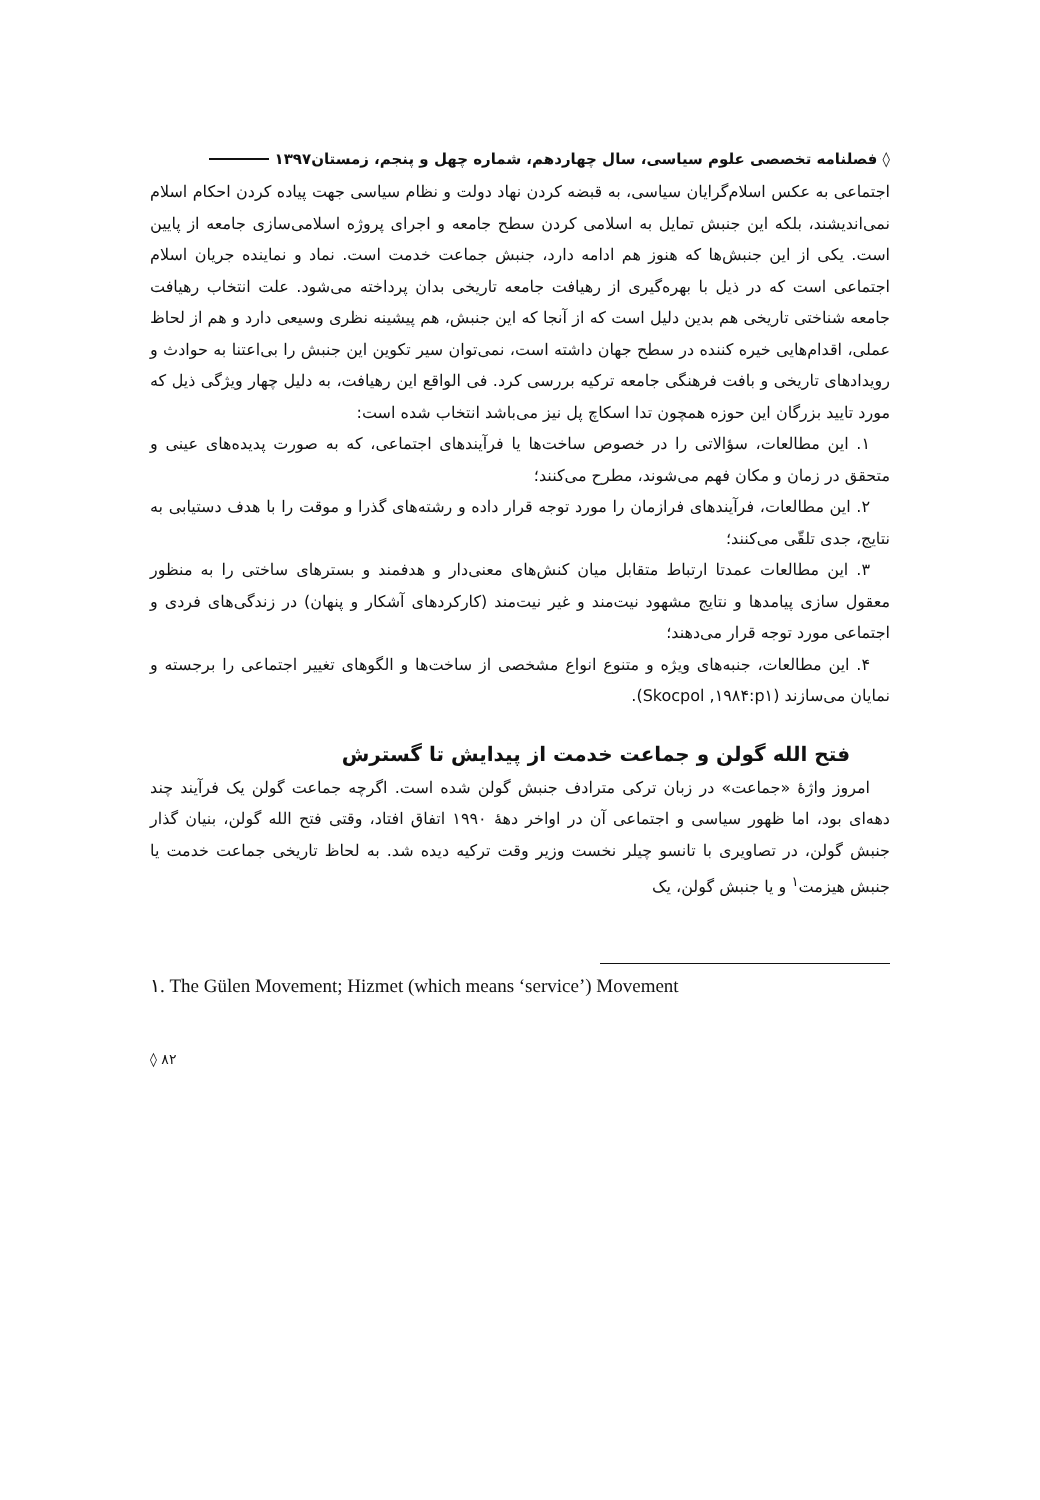◊ فصلنامه تخصصی علوم سیاسی، سال چهاردهم، شماره چهل و پنجم، زمستان۱۳۹۷
اجتماعی به عکس اسلام‌گرایان سیاسی، به قبضه کردن نهاد دولت و نظام سیاسی جهت پیاده کردن احکام اسلام نمی‌اندیشند، بلکه این جنبش تمایل به اسلامی کردن سطح جامعه و اجرای پروژه اسلامی‌سازی جامعه از پایین است. یکی از این جنبش‌ها که هنوز هم ادامه دارد، جنبش جماعت خدمت است. نماد و نماینده جریان اسلام اجتماعی است که در ذیل با بهره‌گیری از رهیافت جامعه تاریخی بدان پرداخته می‌شود. علت انتخاب رهیافت جامعه شناختی تاریخی هم بدین دلیل است که از آنجا که این جنبش، هم پیشینه نظری وسیعی دارد و هم از لحاظ عملی، اقدام‌هایی خیره کننده در سطح جهان داشته است، نمی‌توان سیر تکوین این جنبش را بی‌اعتنا به حوادث و رویدادهای تاریخی و بافت فرهنگی جامعه ترکیه بررسی کرد. فی الواقع این رهیافت، به دلیل چهار ویژگی ذیل که مورد تایید بزرگان این حوزه همچون تدا اسکاچ پل نیز می‌باشد انتخاب شده است:
۱. این مطالعات، سؤالاتی را در خصوص ساخت‌ها یا فرآیندهای اجتماعی، که به صورت پدیده‌های عینی و متحقق در زمان و مکان فهم می‌شوند، مطرح می‌کنند؛
۲. این مطالعات، فرآیندهای فرازمان را مورد توجه قرار داده و رشته‌های گذرا و موقت را با هدف دستیابی به نتایج، جدی تلقّی می‌کنند؛
۳. این مطالعات عمدتا ارتباط متقابل میان کنش‌های معنی‌دار و هدفمند و بسترهای ساختی را به منظور معقول سازی پیامدها و نتایج مشهود نیت‌مند و غیر نیت‌مند (کارکردهای آشکار و پنهان) در زندگی‌های فردی و اجتماعی مورد توجه قرار می‌دهند؛
۴. این مطالعات، جنبه‌های ویژه و متنوع انواع مشخصی از ساخت‌ها و الگوهای تغییر اجتماعی را برجسته و نمایان می‌سازند (Skocpol ,۱۹۸۴:p۱).
فتح الله گولن و جماعت خدمت از پیدایش تا گسترش
امروز واژۀ «جماعت» در زبان ترکی مترادف جنبش گولن شده است. اگرچه جماعت گولن یک فرآیند چند دهه‌ای بود، اما ظهور سیاسی و اجتماعی آن در اواخر دهۀ ۱۹۹۰ اتفاق افتاد، وقتی فتح الله گولن، بنیان گذار جنبش گولن، در تصاویری با تانسو چیلر نخست وزیر وقت ترکیه دیده شد. به لحاظ تاریخی جماعت خدمت یا جنبش هیزمت<sup>۱</sup> و یا جنبش گولن، یک
۱. The Gülen Movement; Hizmet (which means ‘service’) Movement
◊ ۸۲